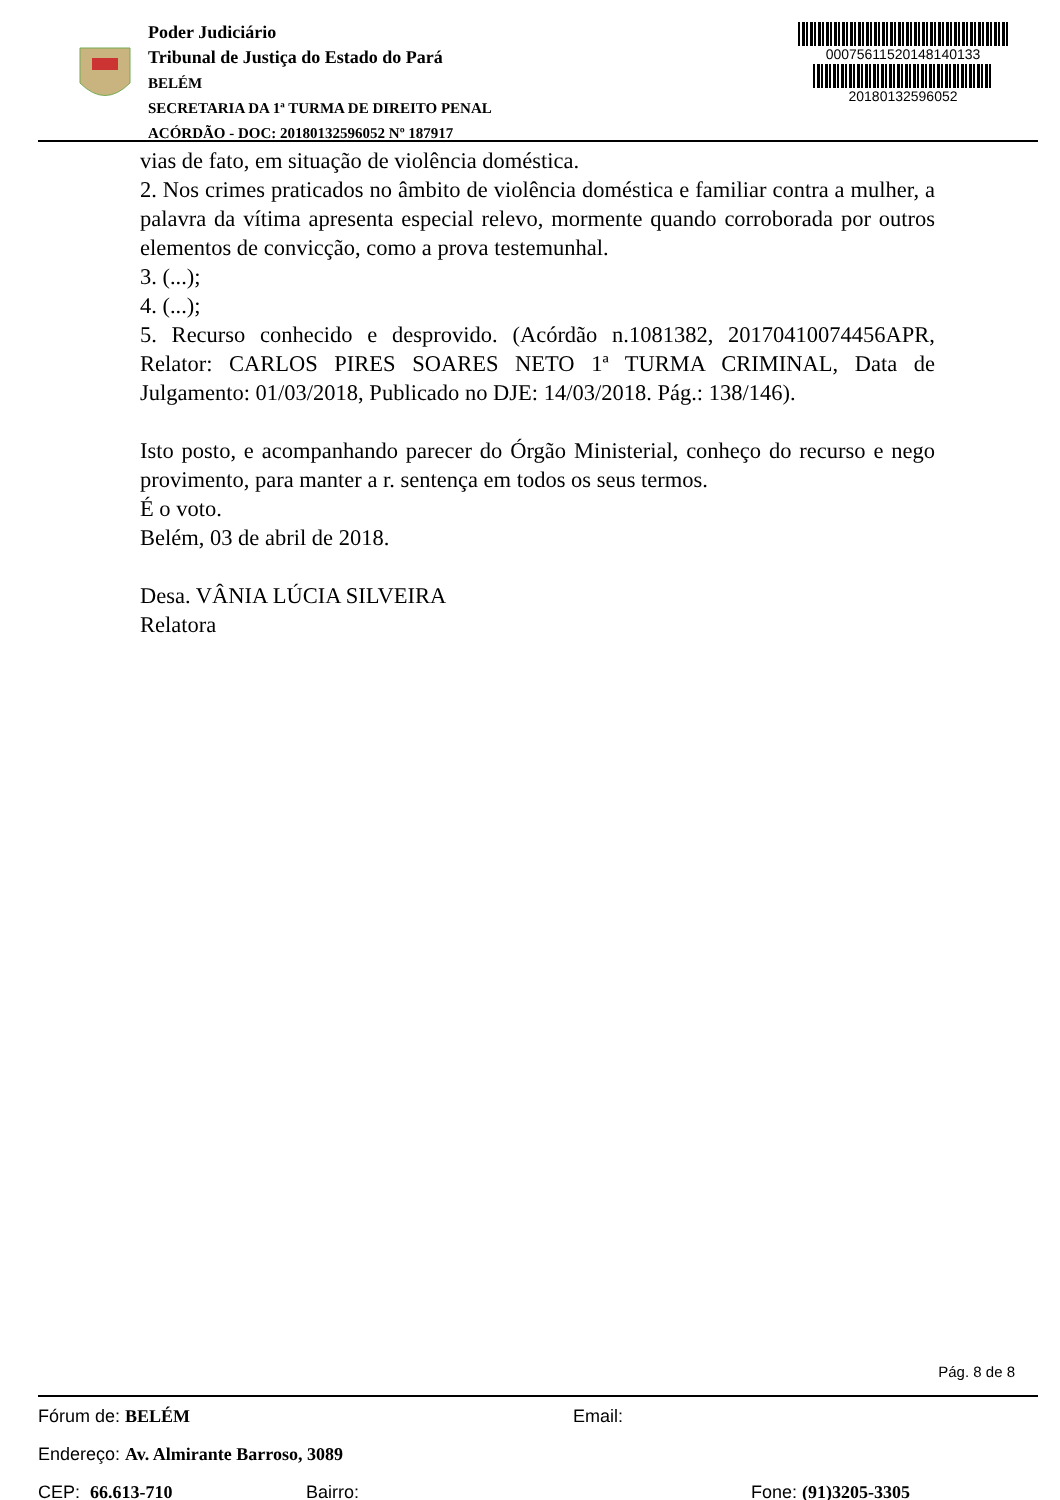Poder Judiciário
Tribunal de Justiça do Estado do Pará
BELÉM
SECRETARIA DA 1ª TURMA DE DIREITO PENAL
ACÓRDÃO - DOC: 20180132596052 Nº 187917
00075611520148140133
20180132596052
vias de fato, em situação de violência doméstica.
2. Nos crimes praticados no âmbito de violência doméstica e familiar contra a mulher, a palavra da vítima apresenta especial relevo, mormente quando corroborada por outros elementos de convicção, como a prova testemunhal.
3. (...);
4. (...);
5. Recurso conhecido e desprovido. (Acórdão n.1081382, 20170410074456APR, Relator: CARLOS PIRES SOARES NETO 1ª TURMA CRIMINAL, Data de Julgamento: 01/03/2018, Publicado no DJE: 14/03/2018. Pág.: 138/146).
Isto posto, e acompanhando parecer do Órgão Ministerial, conheço do recurso e nego provimento, para manter a r. sentença em todos os seus termos.
É o voto.
Belém, 03 de abril de 2018.
Desa. VÂNIA LÚCIA SILVEIRA
Relatora
Pág. 8 de 8
Fórum de: BELÉM Email:
Endereço: Av. Almirante Barroso, 3089
CEP: 66.613-710 Bairro: Fone: (91)3205-3305